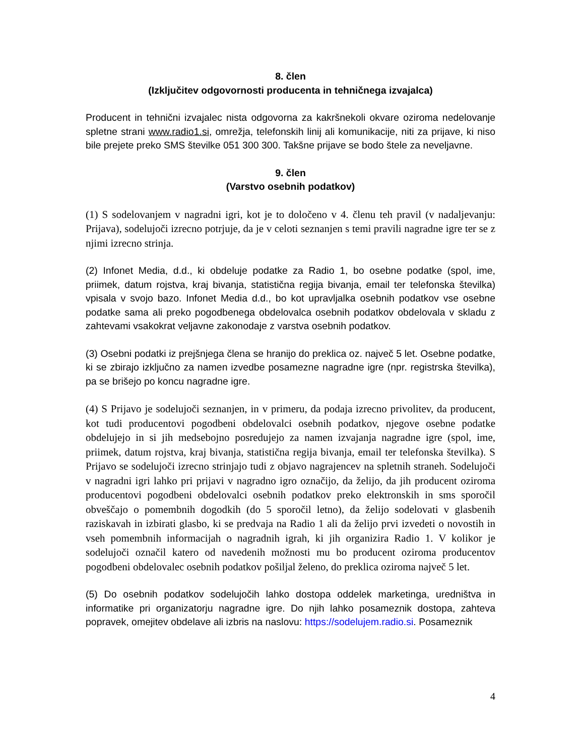8. člen
(Izključitev odgovornosti producenta in tehničnega izvajalca)
Producent in tehnični izvajalec nista odgovorna za kakršnekoli okvare oziroma nedelovanje spletne strani www.radio1.si, omrežja, telefonskih linij ali komunikacije, niti za prijave, ki niso bile prejete preko SMS številke 051 300 300. Takšne prijave se bodo štele za neveljavne.
9. člen
(Varstvo osebnih podatkov)
(1) S sodelovanjem v nagradni igri, kot je to določeno v 4. členu teh pravil (v nadaljevanju: Prijava), sodelujoči izrecno potrjuje, da je v celoti seznanjen s temi pravili nagradne igre ter se z njimi izrecno strinja.
(2) Infonet Media, d.d., ki obdeluje podatke za Radio 1, bo osebne podatke (spol, ime, priimek, datum rojstva, kraj bivanja, statistična regija bivanja, email ter telefonska številka) vpisala v svojo bazo. Infonet Media d.d., bo kot upravljalka osebnih podatkov vse osebne podatke sama ali preko pogodbenega obdelovalca osebnih podatkov obdelovala v skladu z zahtevami vsakokrat veljavne zakonodaje z varstva osebnih podatkov.
(3) Osebni podatki iz prejšnjega člena se hranijo do preklica oz. največ 5 let. Osebne podatke, ki se zbirajo izključno za namen izvedbe posamezne nagradne igre (npr. registrska številka), pa se brišejo po koncu nagradne igre.
(4) S Prijavo je sodelujoči seznanjen, in v primeru, da podaja izrecno privolitev, da producent, kot tudi producentovi pogodbeni obdelovalci osebnih podatkov, njegove osebne podatke obdelujejo in si jih medsebojno posredujejo za namen izvajanja nagradne igre (spol, ime, priimek, datum rojstva, kraj bivanja, statistična regija bivanja, email ter telefonska številka). S Prijavo se sodelujoči izrecno strinjajo tudi z objavo nagrajencev na spletnih straneh. Sodelujoči v nagradni igri lahko pri prijavi v nagradno igro označijo, da želijo, da jih producent oziroma producentovi pogodbeni obdelovalci osebnih podatkov preko elektronskih in sms sporočil obveščajo o pomembnih dogodkih (do 5 sporočil letno), da želijo sodelovati v glasbenih raziskavah in izbirati glasbo, ki se predvaja na Radio 1 ali da želijo prvi izvedeti o novostih in vseh pomembnih informacijah o nagradnih igrah, ki jih organizira Radio 1. V kolikor je sodelujoči označil katero od navedenih možnosti mu bo producent oziroma producentov pogodbeni obdelovalec osebnih podatkov pošiljal želeno, do preklica oziroma največ 5 let.
(5) Do osebnih podatkov sodelujočih lahko dostopa oddelek marketinga, uredništva in informatike pri organizatorju nagradne igre. Do njih lahko posameznik dostopa, zahteva popravek, omejitev obdelave ali izbris na naslovu: https://sodelujem.radio.si. Posameznik
4